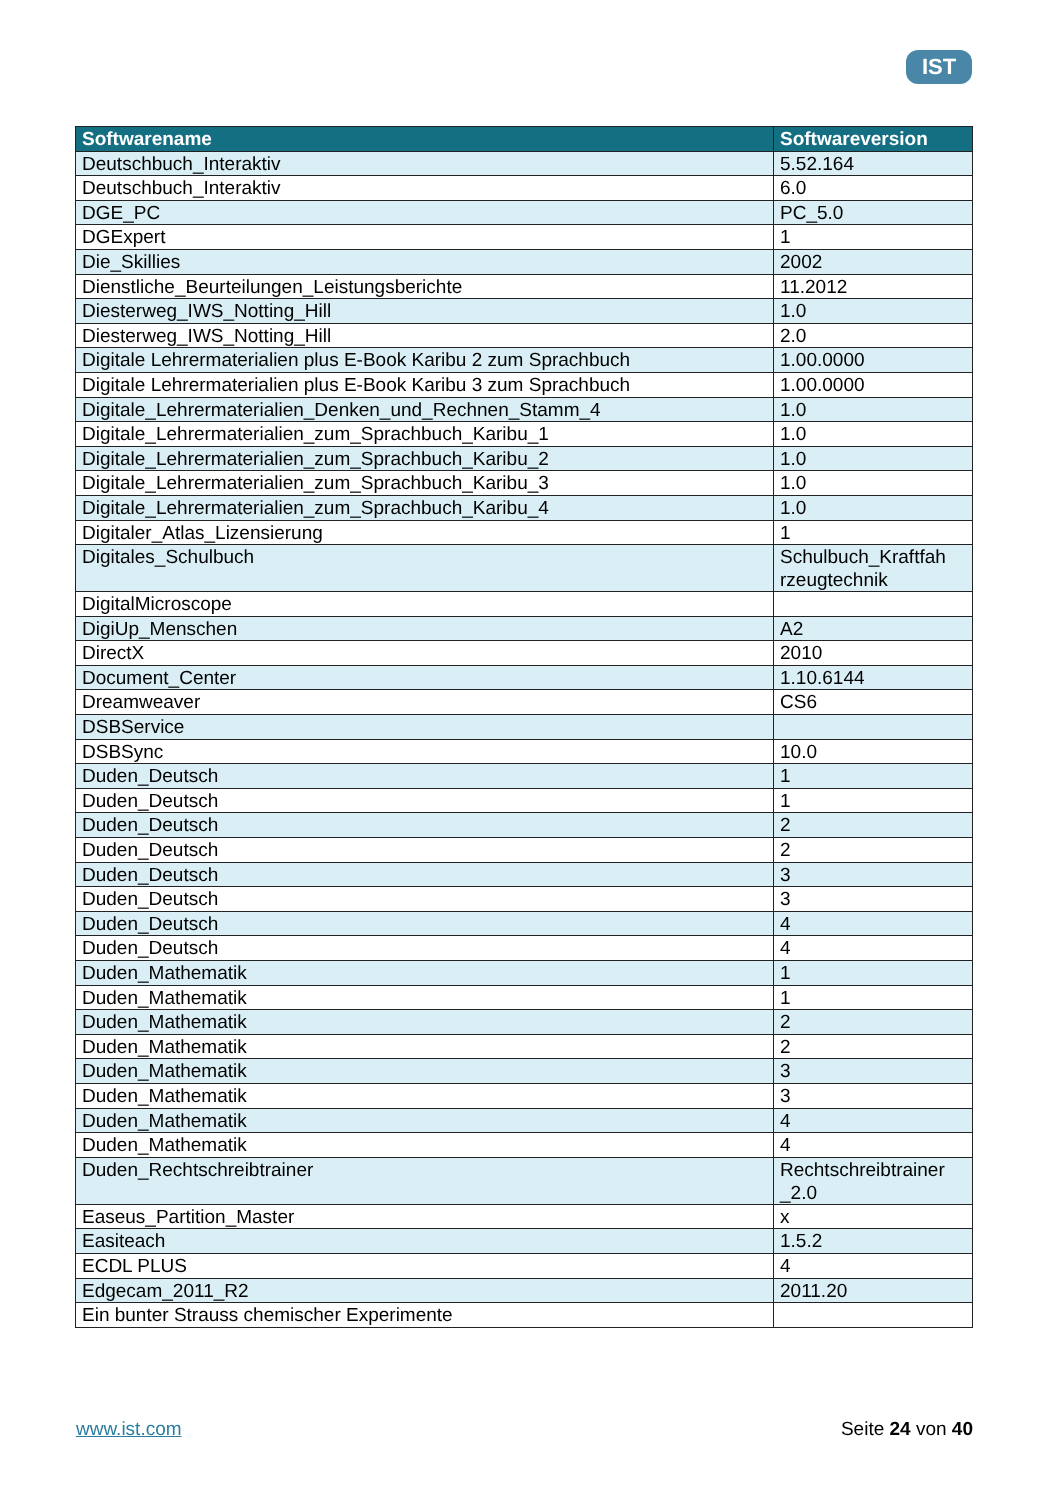IST
| Softwarename | Softwareversion |
| --- | --- |
| Deutschbuch_Interaktiv | 5.52.164 |
| Deutschbuch_Interaktiv | 6.0 |
| DGE_PC | PC_5.0 |
| DGExpert | 1 |
| Die_Skillies | 2002 |
| Dienstliche_Beurteilungen_Leistungsberichte | 11.2012 |
| Diesterweg_IWS_Notting_Hill | 1.0 |
| Diesterweg_IWS_Notting_Hill | 2.0 |
| Digitale Lehrermaterialien plus E-Book Karibu 2 zum Sprachbuch | 1.00.0000 |
| Digitale Lehrermaterialien plus E-Book Karibu 3 zum Sprachbuch | 1.00.0000 |
| Digitale_Lehrermaterialien_Denken_und_Rechnen_Stamm_4 | 1.0 |
| Digitale_Lehrermaterialien_zum_Sprachbuch_Karibu_1 | 1.0 |
| Digitale_Lehrermaterialien_zum_Sprachbuch_Karibu_2 | 1.0 |
| Digitale_Lehrermaterialien_zum_Sprachbuch_Karibu_3 | 1.0 |
| Digitale_Lehrermaterialien_zum_Sprachbuch_Karibu_4 | 1.0 |
| Digitaler_Atlas_Lizensierung | 1 |
| Digitales_Schulbuch | Schulbuch_Kraftfah rzeugtechnik |
| DigitalMicroscope | |
| DigiUp_Menschen | A2 |
| DirectX | 2010 |
| Document_Center | 1.10.6144 |
| Dreamweaver | CS6 |
| DSBService | |
| DSBSync | 10.0 |
| Duden_Deutsch | 1 |
| Duden_Deutsch | 1 |
| Duden_Deutsch | 2 |
| Duden_Deutsch | 2 |
| Duden_Deutsch | 3 |
| Duden_Deutsch | 3 |
| Duden_Deutsch | 4 |
| Duden_Deutsch | 4 |
| Duden_Mathematik | 1 |
| Duden_Mathematik | 1 |
| Duden_Mathematik | 2 |
| Duden_Mathematik | 2 |
| Duden_Mathematik | 3 |
| Duden_Mathematik | 3 |
| Duden_Mathematik | 4 |
| Duden_Mathematik | 4 |
| Duden_Rechtschreibtrainer | Rechtschreibtrainer _2.0 |
| Easeus_Partition_Master | x |
| Easiteach | 1.5.2 |
| ECDL PLUS | 4 |
| Edgecam_2011_R2 | 2011.20 |
| Ein bunter Strauss chemischer Experimente | |
www.ist.com Seite 24 von 40